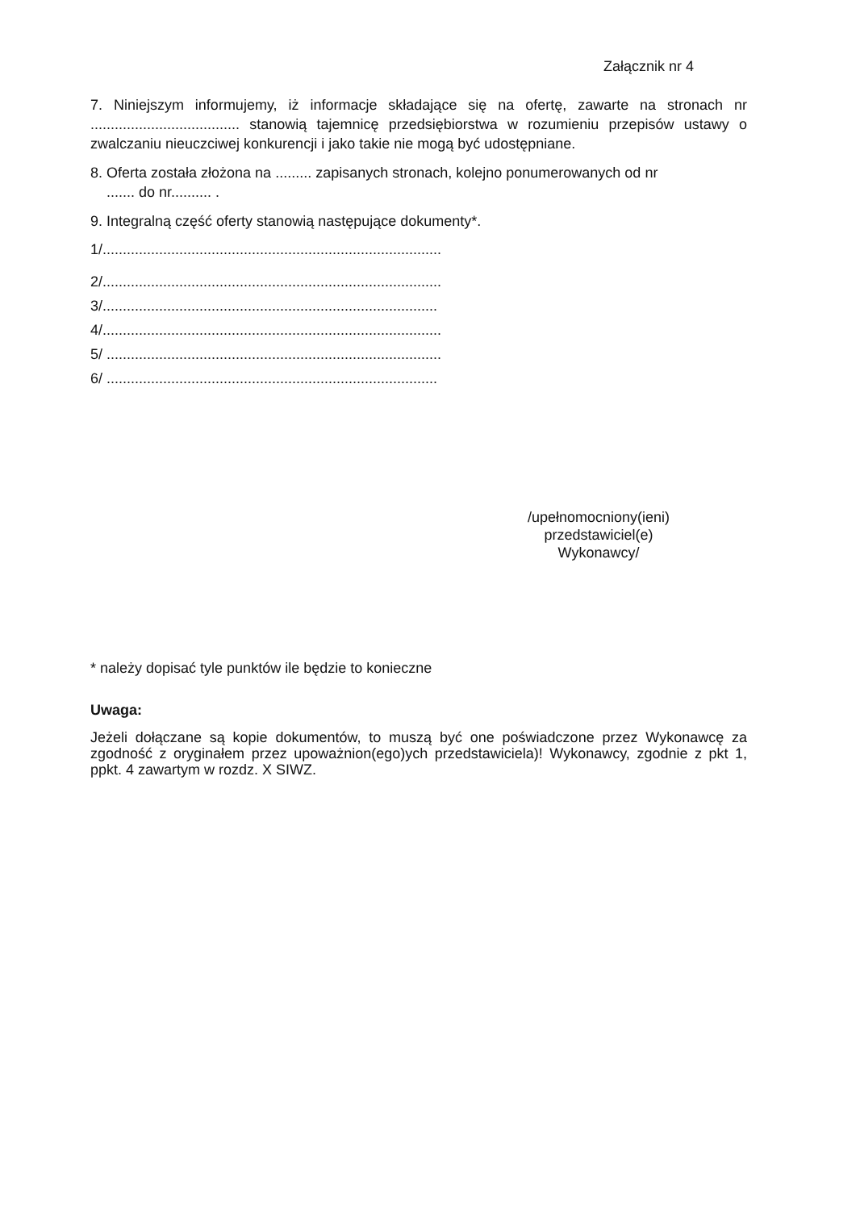Załącznik nr 4
7. Niniejszym informujemy, iż informacje składające się na ofertę, zawarte na stronach nr ..................................... stanowią tajemnicę przedsiębiorstwa w rozumieniu przepisów ustawy o zwalczaniu nieuczciwej konkurencji i jako takie nie mogą być udostępniane.
8. Oferta została złożona na ......... zapisanych stronach, kolejno ponumerowanych od nr
....... do nr.......... .
9. Integralną część oferty stanowią następujące dokumenty*.
1/....................................................................................
2/....................................................................................
3/...................................................................................
4/....................................................................................
5/ ...................................................................................
6/ ..................................................................................
/upełnomocniony(ieni)
przedstawiciel(e)
Wykonawcy/
* należy dopisać tyle punktów ile będzie to konieczne
Uwaga:
Jeżeli dołączane są kopie dokumentów, to muszą być one poświadczone przez Wykonawcę za zgodność z oryginałem przez upoważnion(ego)ych przedstawiciela)! Wykonawcy, zgodnie z pkt 1, ppkt. 4 zawartym w rozdz. X SIWZ.